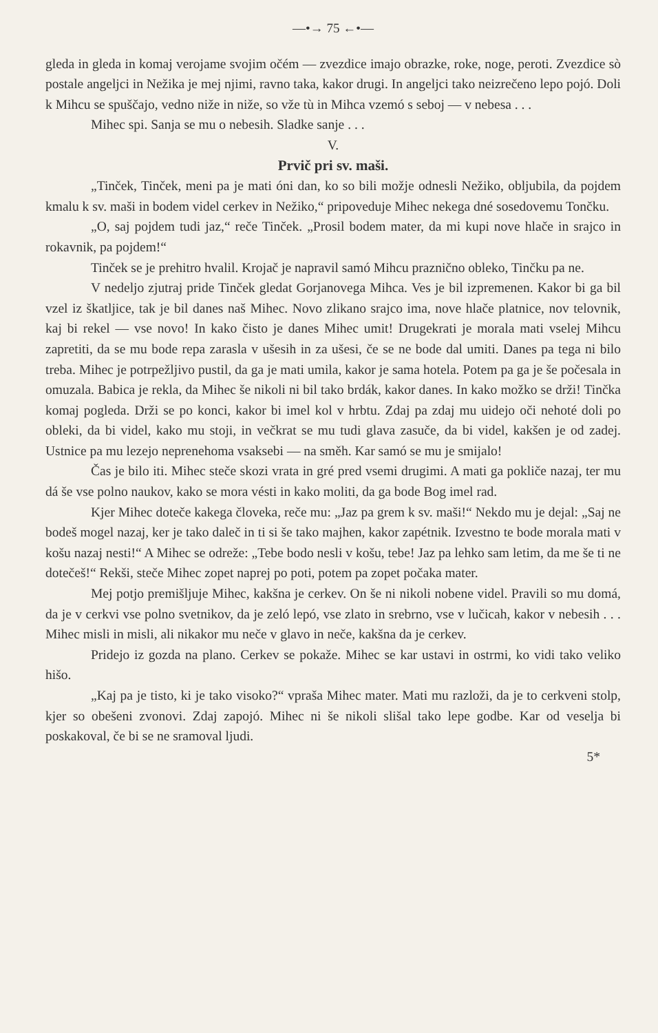—•→ 75 ←•—
gleda in gleda in komaj verojame svojim očém — zvezdice imajo obrazke, roke, noge, peroti. Zvezdice sò postale angeljci in Nežika je mej njimi, ravno taka, kakor drugi. In angeljci tako neizrečeno lepo pojó. Doli k Mihcu se spuščajo, vedno niže in niže, so vže tù in Mihca vzemó s seboj — v nebesa . . .
Mihec spi. Sanja se mu o nebesih. Sladke sanje . . .
V.
Prvič pri sv. maši.
„Tinček, Tinček, meni pa je mati óni dan, ko so bili možje odnesli Nežiko, obljubila, da pojdem kmalu k sv. maši in bodem videl cerkev in Nežiko,“ pripoveduje Mihec nekega dné sosedovemu Tončku.
„O, saj pojdem tudi jaz,“ reče Tinček. „Prosil bodem mater, da mi kupi nove hlače in srajco in rokavnik, pa pojdem!“
Tinček se je prehitro hvalil. Krojač je napravil samó Mihcu praznično obleko, Tinčku pa ne.
V nedeljo zjutraj pride Tinček gledat Gorjanovega Mihca. Ves je bil izpremenen. Kakor bi ga bil vzel iz škatljice, tak je bil danes naš Mihec. Novo zlikano srajco ima, nove hlače platnice, nov telovnik, kaj bi rekel — vse novo! In kako čisto je danes Mihec umit! Drugekrati je morala mati vselej Mihcu zapretiti, da se mu bode repa zarasla v ušesih in za ušesi, če se ne bode dal umiti. Danes pa tega ni bilo treba. Mihec je potrpežljivo pustil, da ga je mati umila, kakor je sama hotela. Potem pa ga je še počesala in omuzala. Babica je rekla, da Mihec še nikoli ni bil tako brdák, kakor danes. In kako možko se drži! Tinčka komaj pogleda. Drži se po konci, kakor bi imel kol v hrbtu. Zdaj pa zdaj mu uidejo oči nehoté doli po obleki, da bi videl, kako mu stoji, in večkrat se mu tudi glava zasuče, da bi videl, kakšen je od zadej. Ustnice pa mu lezejo neprenehoma vsaksebi — na směh. Kar samó se mu je smijalo!
Čas je bilo iti. Mihec steče skozi vrata in gré pred vsemi drugimi. A mati ga pokliče nazaj, ter mu dá še vse polno naukov, kako se mora vésti in kako moliti, da ga bode Bog imel rad.
Kjer Mihec doteče kakega človeka, reče mu: „Jaz pa grem k sv. maši!“ Nekdo mu je dejal: „Saj ne bodeš mogel nazaj, ker je tako daleč in ti si še tako majhen, kakor zapétnik. Izvestno te bode morala mati v košu nazaj nesti!“ A Mihec se odreže: „Tebe bodo nesli v košu, tebe! Jaz pa lehko sam letim, da me še ti ne dotečeš!“ Rekši, steče Mihec zopet naprej po poti, potem pa zopet počaka mater.
Mej potjo premišljuje Mihec, kakšna je cerkev. On še ni nikoli nobene videl. Pravili so mu domá, da je v cerkvi vse polno svetnikov, da je zeló lepó, vse zlato in srebrno, vse v lučicah, kakor v nebesih . . . Mihec misli in misli, ali nikakor mu neče v glavo in neče, kakšna da je cerkev.
Pridejo iz gozda na plano. Cerkev se pokaže. Mihec se kar ustavi in ostrmi, ko vidi tako veliko hišo.
„Kaj pa je tisto, ki je tako visoko?“ vpraša Mihec mater. Mati mu razloži, da je to cerkveni stolp, kjer so obešeni zvonovi. Zdaj zapojó. Mihec ni še nikoli slišal tako lepe godbe. Kar od veselja bi poskakoval, če bi se ne sramoval ljudi.
5*